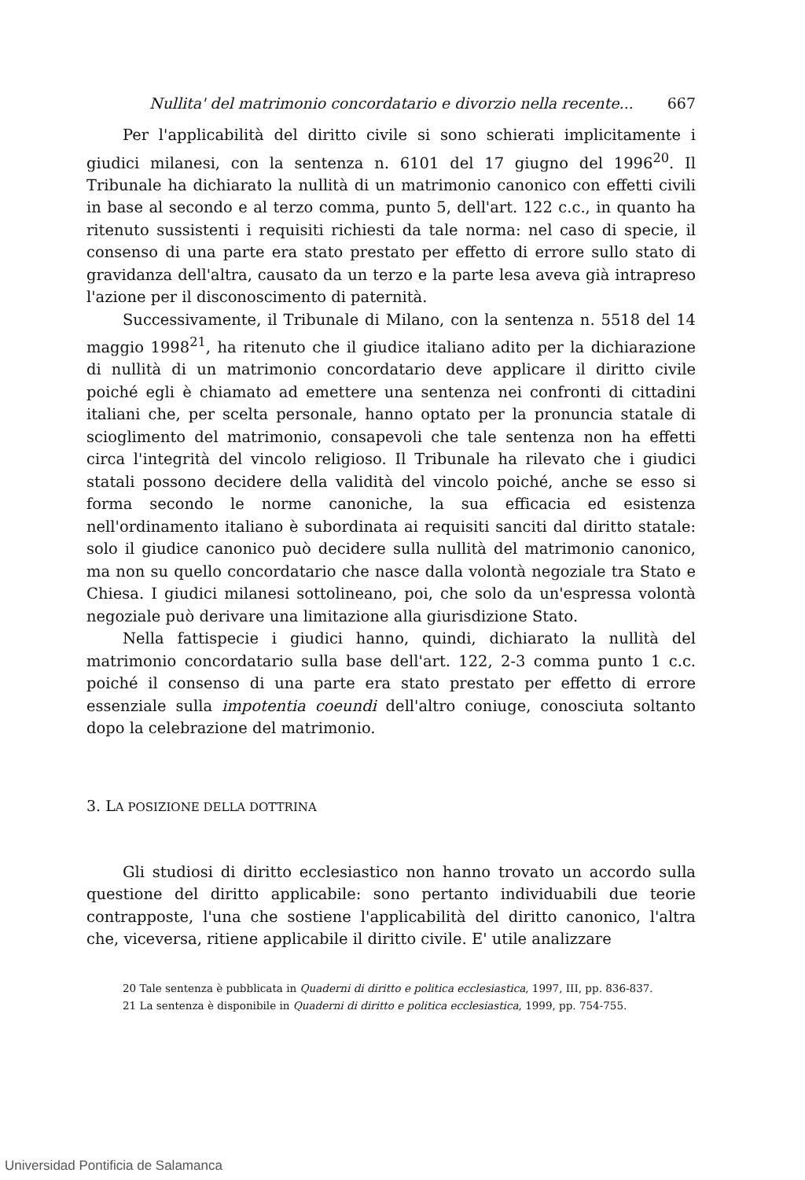Nullita' del matrimonio concordatario e divorzio nella recente... 667
Per l'applicabilità del diritto civile si sono schierati implicitamente i giudici milanesi, con la sentenza n. 6101 del 17 giugno del 1996<sup>20</sup>. Il Tribunale ha dichiarato la nullità di un matrimonio canonico con effetti civili in base al secondo e al terzo comma, punto 5, dell'art. 122 c.c., in quanto ha ritenuto sussistenti i requisiti richiesti da tale norma: nel caso di specie, il consenso di una parte era stato prestato per effetto di errore sullo stato di gravidanza dell'altra, causato da un terzo e la parte lesa aveva già intrapreso l'azione per il disconoscimento di paternità.
Successivamente, il Tribunale di Milano, con la sentenza n. 5518 del 14 maggio 1998<sup>21</sup>, ha ritenuto che il giudice italiano adito per la dichiarazione di nullità di un matrimonio concordatario deve applicare il diritto civile poiché egli è chiamato ad emettere una sentenza nei confronti di cittadini italiani che, per scelta personale, hanno optato per la pronuncia statale di scioglimento del matrimonio, consapevoli che tale sentenza non ha effetti circa l'integrità del vincolo religioso. Il Tribunale ha rilevato che i giudici statali possono decidere della validità del vincolo poiché, anche se esso si forma secondo le norme canoniche, la sua efficacia ed esistenza nell'ordinamento italiano è subordinata ai requisiti sanciti dal diritto statale: solo il giudice canonico può decidere sulla nullità del matrimonio canonico, ma non su quello concordatario che nasce dalla volontà negoziale tra Stato e Chiesa. I giudici milanesi sottolineano, poi, che solo da un'espressa volontà negoziale può derivare una limitazione alla giurisdizione Stato.
Nella fattispecie i giudici hanno, quindi, dichiarato la nullità del matrimonio concordatario sulla base dell'art. 122, 2-3 comma punto 1 c.c. poiché il consenso di una parte era stato prestato per effetto di errore essenziale sulla impotentia coeundi dell'altro coniuge, conosciuta soltanto dopo la celebrazione del matrimonio.
3. LA POSIZIONE DELLA DOTTRINA
Gli studiosi di diritto ecclesiastico non hanno trovato un accordo sulla questione del diritto applicabile: sono pertanto individuabili due teorie contrapposte, l'una che sostiene l'applicabilità del diritto canonico, l'altra che, viceversa, ritiene applicabile il diritto civile. E' utile analizzare
20 Tale sentenza è pubblicata in Quaderni di diritto e politica ecclesiastica, 1997, III, pp. 836-837.
21 La sentenza è disponibile in Quaderni di diritto e politica ecclesiastica, 1999, pp. 754-755.
Universidad Pontificia de Salamanca